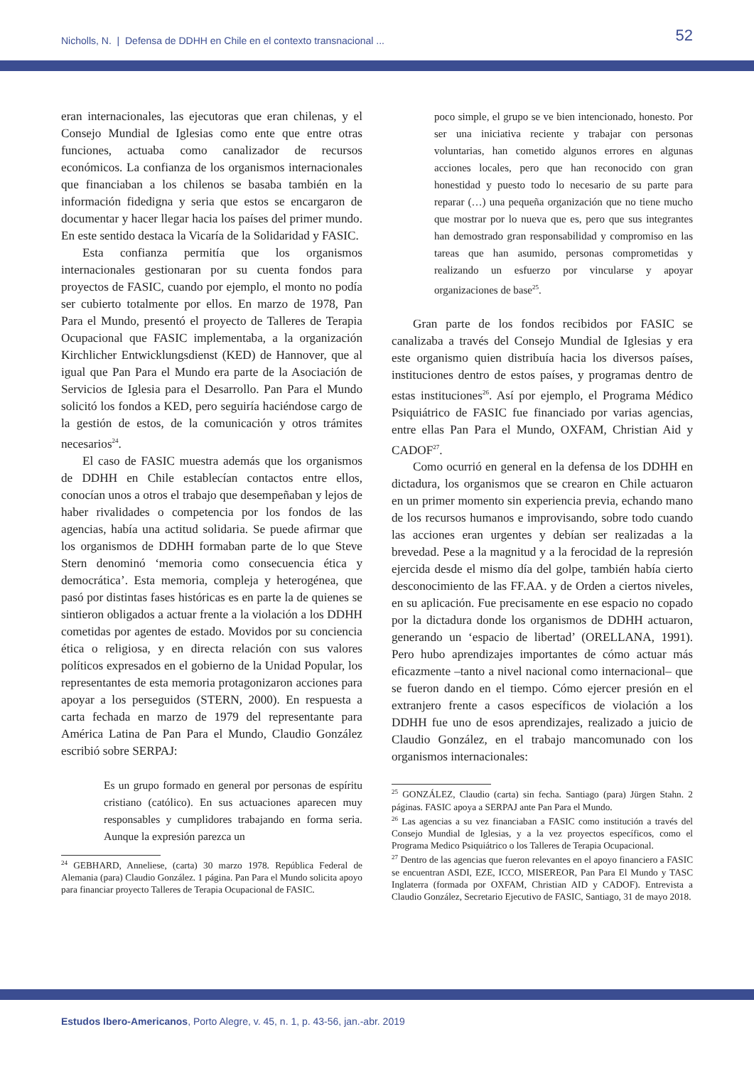Nicholls, N. | Defensa de DDHH en Chile en el contexto transnacional ...
52
eran internacionales, las ejecutoras que eran chilenas, y el Consejo Mundial de Iglesias como ente que entre otras funciones, actuaba como canalizador de recursos económicos. La confianza de los organismos internacionales que financiaban a los chilenos se basaba también en la información fidedigna y seria que estos se encargaron de documentar y hacer llegar hacia los países del primer mundo. En este sentido destaca la Vicaría de la Solidaridad y FASIC.
Esta confianza permitía que los organismos internacionales gestionaran por su cuenta fondos para proyectos de FASIC, cuando por ejemplo, el monto no podía ser cubierto totalmente por ellos. En marzo de 1978, Pan Para el Mundo, presentó el proyecto de Talleres de Terapia Ocupacional que FASIC implementaba, a la organización Kirchlicher Entwicklungsdienst (KED) de Hannover, que al igual que Pan Para el Mundo era parte de la Asociación de Servicios de Iglesia para el Desarrollo. Pan Para el Mundo solicitó los fondos a KED, pero seguiría haciéndose cargo de la gestión de estos, de la comunicación y otros trámites necesarios<sup>24</sup>.
El caso de FASIC muestra además que los organismos de DDHH en Chile establecían contactos entre ellos, conocían unos a otros el trabajo que desempeñaban y lejos de haber rivalidades o competencia por los fondos de las agencias, había una actitud solidaria. Se puede afirmar que los organismos de DDHH formaban parte de lo que Steve Stern denominó ‘memoria como consecuencia ética y democrática’. Esta memoria, compleja y heterogénea, que pasó por distintas fases históricas es en parte la de quienes se sintieron obligados a actuar frente a la violación a los DDHH cometidas por agentes de estado. Movidos por su conciencia ética o religiosa, y en directa relación con sus valores políticos expresados en el gobierno de la Unidad Popular, los representantes de esta memoria protagonizaron acciones para apoyar a los perseguidos (STERN, 2000). En respuesta a carta fechada en marzo de 1979 del representante para América Latina de Pan Para el Mundo, Claudio González escribió sobre SERPAJ:
Es un grupo formado en general por personas de espíritu cristiano (católico). En sus actuaciones aparecen muy responsables y cumplidores trabajando en forma seria. Aunque la expresión parezca un
<sup>24</sup> GEBHARD, Anneliese, (carta) 30 marzo 1978. República Federal de Alemania (para) Claudio González. 1 página. Pan Para el Mundo solicita apoyo para financiar proyecto Talleres de Terapia Ocupacional de FASIC.
poco simple, el grupo se ve bien intencionado, honesto. Por ser una iniciativa reciente y trabajar con personas voluntarias, han cometido algunos errores en algunas acciones locales, pero que han reconocido con gran honestidad y puesto todo lo necesario de su parte para reparar (…) una pequeña organización que no tiene mucho que mostrar por lo nueva que es, pero que sus integrantes han demostrado gran responsabilidad y compromiso en las tareas que han asumido, personas comprometidas y realizando un esfuerzo por vincularse y apoyar organizaciones de base<sup>25</sup>.
Gran parte de los fondos recibidos por FASIC se canalizaba a través del Consejo Mundial de Iglesias y era este organismo quien distribuía hacia los diversos países, instituciones dentro de estos países, y programas dentro de estas instituciones<sup>26</sup>. Así por ejemplo, el Programa Médico Psiquiátrico de FASIC fue financiado por varias agencias, entre ellas Pan Para el Mundo, OXFAM, Christian Aid y CADOF<sup>27</sup>.
Como ocurrió en general en la defensa de los DDHH en dictadura, los organismos que se crearon en Chile actuaron en un primer momento sin experiencia previa, echando mano de los recursos humanos e improvisando, sobre todo cuando las acciones eran urgentes y debían ser realizadas a la brevedad. Pese a la magnitud y a la ferocidad de la represión ejercida desde el mismo día del golpe, también había cierto desconocimiento de las FF.AA. y de Orden a ciertos niveles, en su aplicación. Fue precisamente en ese espacio no copado por la dictadura donde los organismos de DDHH actuaron, generando un ‘espacio de libertad’ (ORELLANA, 1991). Pero hubo aprendizajes importantes de cómo actuar más eficazmente –tanto a nivel nacional como internacional– que se fueron dando en el tiempo. Cómo ejercer presión en el extranjero frente a casos específicos de violación a los DDHH fue uno de esos aprendizajes, realizado a juicio de Claudio González, en el trabajo mancomunado con los organismos internacionales:
<sup>25</sup> GONZÁLEZ, Claudio (carta) sin fecha. Santiago (para) Jürgen Stahn. 2 páginas. FASIC apoya a SERPAJ ante Pan Para el Mundo.
<sup>26</sup> Las agencias a su vez financiaban a FASIC como institución a través del Consejo Mundial de Iglesias, y a la vez proyectos específicos, como el Programa Medico Psiquiátrico o los Talleres de Terapia Ocupacional.
<sup>27</sup> Dentro de las agencias que fueron relevantes en el apoyo financiero a FASIC se encuentran ASDI, EZE, ICCO, MISEREOR, Pan Para El Mundo y TASC Inglaterra (formada por OXFAM, Christian AID y CADOF). Entrevista a Claudio González, Secretario Ejecutivo de FASIC, Santiago, 31 de mayo 2018.
Estudos Ibero-Americanos, Porto Alegre, v. 45, n. 1, p. 43-56, jan.-abr. 2019